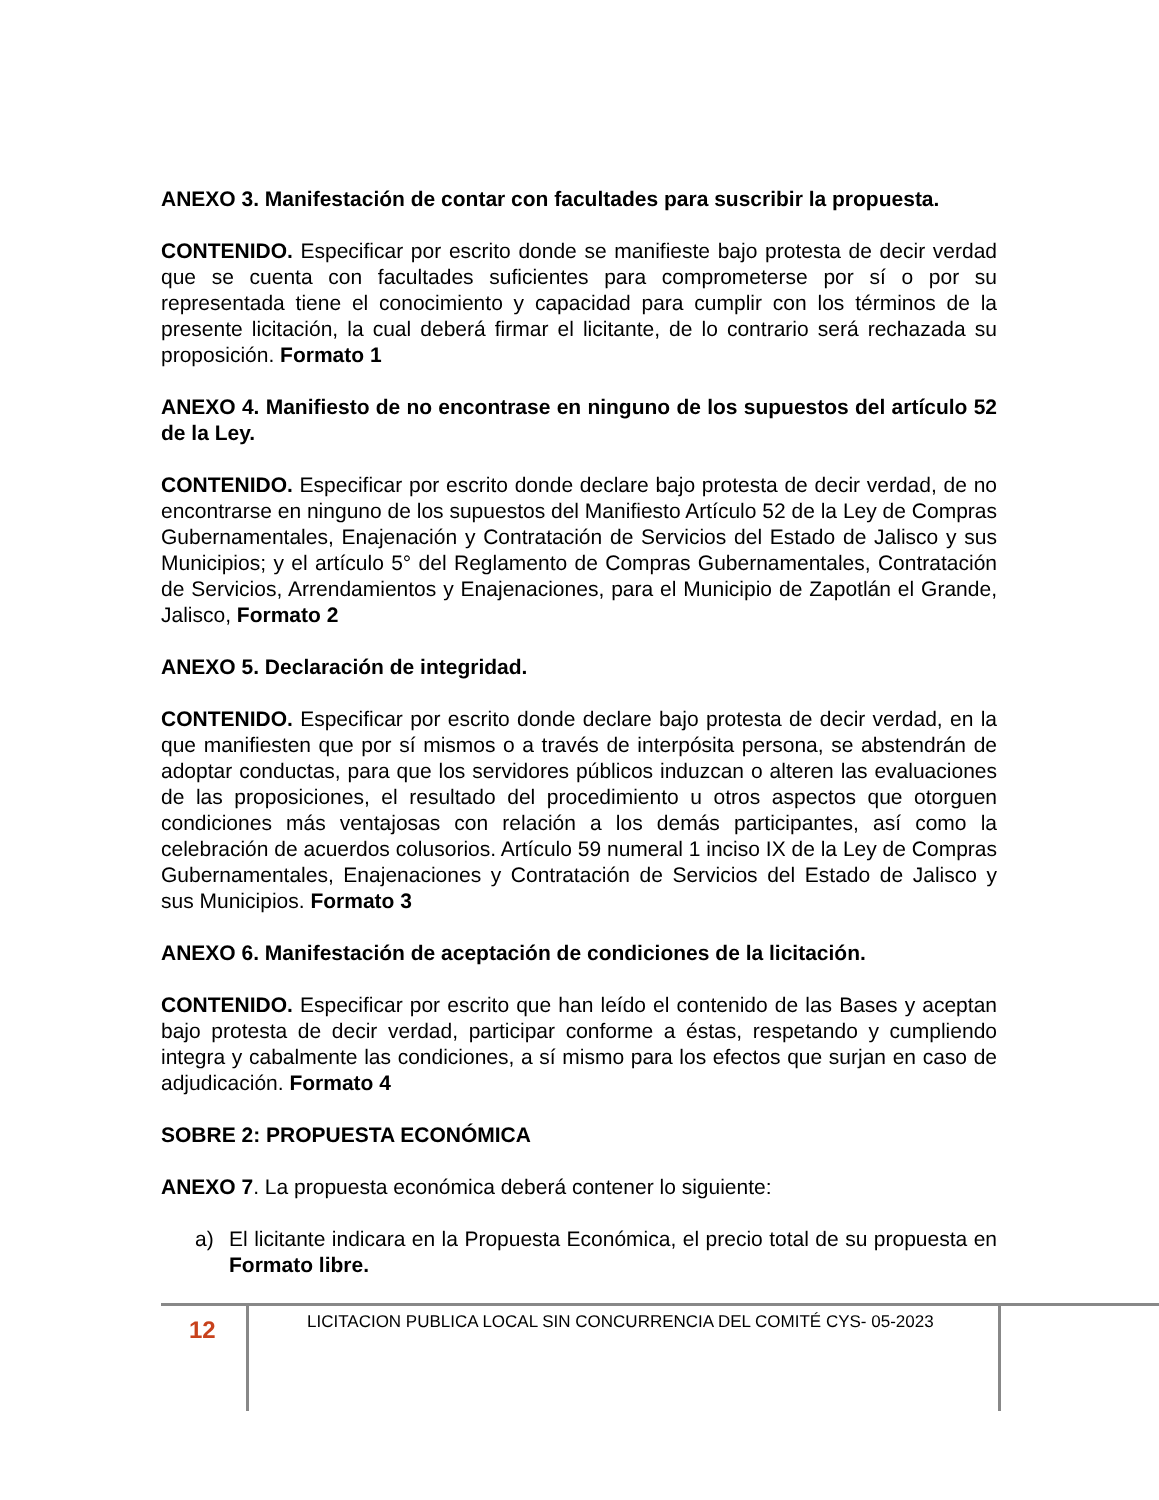ANEXO 3. Manifestación de contar con facultades para suscribir la propuesta.
CONTENIDO. Especificar por escrito donde se manifieste bajo protesta de decir verdad que se cuenta con facultades suficientes para comprometerse por sí o por su representada tiene el conocimiento y capacidad para cumplir con los términos de la presente licitación, la cual deberá firmar el licitante, de lo contrario será rechazada su proposición. Formato 1
ANEXO 4. Manifiesto de no encontrase en ninguno de los supuestos del artículo 52 de la Ley.
CONTENIDO. Especificar por escrito donde declare bajo protesta de decir verdad, de no encontrarse en ninguno de los supuestos del Manifiesto Artículo 52 de la Ley de Compras Gubernamentales, Enajenación y Contratación de Servicios del Estado de Jalisco y sus Municipios; y el artículo 5° del Reglamento de Compras Gubernamentales, Contratación de Servicios, Arrendamientos y Enajenaciones, para el Municipio de Zapotlán el Grande, Jalisco, Formato 2
ANEXO 5. Declaración de integridad.
CONTENIDO. Especificar por escrito donde declare bajo protesta de decir verdad, en la que manifiesten que por sí mismos o a través de interpósita persona, se abstendrán de adoptar conductas, para que los servidores públicos induzcan o alteren las evaluaciones de las proposiciones, el resultado del procedimiento u otros aspectos que otorguen condiciones más ventajosas con relación a los demás participantes, así como la celebración de acuerdos colusorios. Artículo 59 numeral 1 inciso IX de la Ley de Compras Gubernamentales, Enajenaciones y Contratación de Servicios del Estado de Jalisco y sus Municipios. Formato 3
ANEXO 6. Manifestación de aceptación de condiciones de la licitación.
CONTENIDO. Especificar por escrito que han leído el contenido de las Bases y aceptan bajo protesta de decir verdad, participar conforme a éstas, respetando y cumpliendo integra y cabalmente las condiciones, a sí mismo para los efectos que surjan en caso de adjudicación. Formato 4
SOBRE 2: PROPUESTA ECONÓMICA
ANEXO 7. La propuesta económica deberá contener lo siguiente:
a) El licitante indicara en la Propuesta Económica, el precio total de su propuesta en Formato libre.
12
LICITACION PUBLICA LOCAL SIN CONCURRENCIA DEL COMITÉ CYS- 05-2023